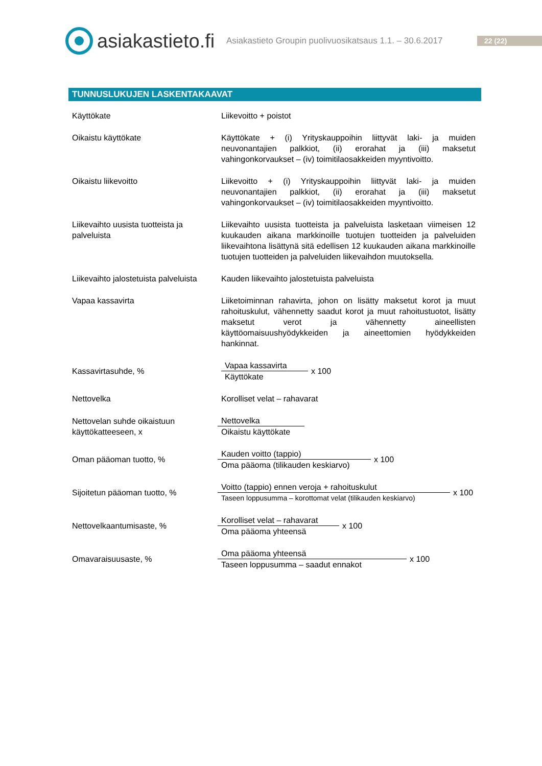asiakastieto.fi
Asiakastieto Groupin puolivuosikatsaus 1.1. – 30.6.2017
22 (22)
TUNNUSLUKUJEN LASKENTAKAAVAT
| Käyttökate | Liikevoitto + poistot |
| Oikaistu käyttökate | Käyttökate + (i) Yrityskauppoihin liittyvät laki- ja muiden neuvonantajien palkkiot, (ii) erorahat ja (iii) maksetut vahingonkorvaukset – (iv) toimitilaosakkeiden myyntivoitto. |
| Oikaistu liikevoitto | Liikevoitto + (i) Yrityskauppoihin liittyvät laki- ja muiden neuvonantajien palkkiot, (ii) erorahat ja (iii) maksetut vahingonkorvaukset – (iv) toimitilaosakkeiden myyntivoitto. |
| Liikevaihto uusista tuotteista ja palveluista | Liikevaihto uusista tuotteista ja palveluista lasketaan viimeisen 12 kuukauden aikana markkinoille tuotujen tuotteiden ja palveluiden liikevaihtona lisättynä sitä edellisen 12 kuukauden aikana markkinoille tuotujen tuotteiden ja palveluiden liikevaihdon muutoksella. |
| Liikevaihto jalostetuista palveluista | Kauden liikevaihto jalostetuista palveluista |
| Vapaa kassavirta | Liiketoiminnan rahavirta, johon on lisätty maksetut korot ja muut rahoituskulut, vähennetty saadut korot ja muut rahoitustuotot, lisätty maksetut verot ja vähennetty aineellisten käyttöomaisuushyödykkeiden ja aineettomien hyödykkeiden hankinnat. |
| Kassavirtasuhde, % | Vapaa kassavirta Käyttökate x 100 |
| Nettovelka | Korolliset velat – rahavarat |
| Nettovelan suhde oikaistuun käyttökatteeseen, x | Nettovelka Oikaistu käyttökate |
| Oman pääoman tuotto, % | Kauden voitto (tappio) Oma pääoma (tilikauden keskiarvo) x 100 |
| Sijoitetun pääoman tuotto, % | Voitto (tappio) ennen veroja + rahoituskulut Taseen loppusumma – korottomat velat (tilikauden keskiarvo) x 100 |
| Nettovelkaantumisaste, % | Korolliset velat – rahavarat Oma pääoma yhteensä x 100 |
| Omavaraisuusaste, % | Oma pääoma yhteensä Taseen loppusumma – saadut ennakot x 100 |